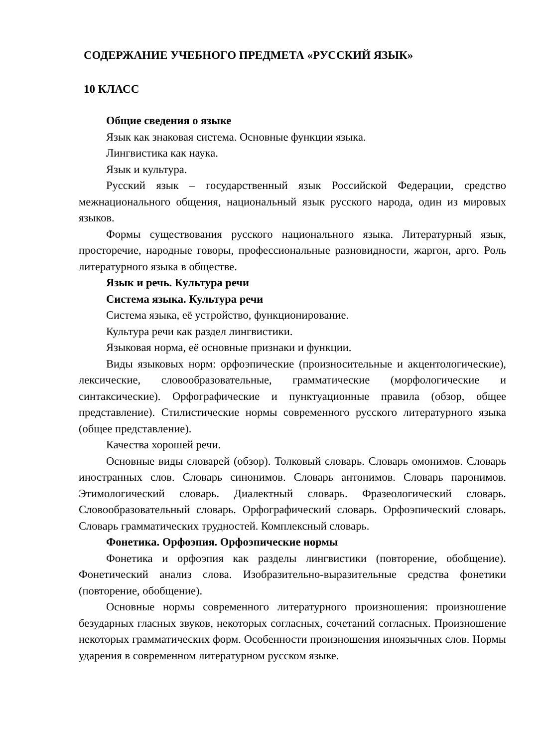СОДЕРЖАНИЕ УЧЕБНОГО ПРЕДМЕТА «РУССКИЙ ЯЗЫК»
10 КЛАСС
Общие сведения о языке
Язык как знаковая система. Основные функции языка.
Лингвистика как наука.
Язык и культура.
Русский язык – государственный язык Российской Федерации, средство межнационального общения, национальный язык русского народа, один из мировых языков.
Формы существования русского национального языка. Литературный язык, просторечие, народные говоры, профессиональные разновидности, жаргон, арго. Роль литературного языка в обществе.
Язык и речь. Культура речи
Система языка. Культура речи
Система языка, её устройство, функционирование.
Культура речи как раздел лингвистики.
Языковая норма, её основные признаки и функции.
Виды языковых норм: орфоэпические (произносительные и акцентологические), лексические, словообразовательные, грамматические (морфологические и синтаксические). Орфографические и пунктуационные правила (обзор, общее представление). Стилистические нормы современного русского литературного языка (общее представление).
Качества хорошей речи.
Основные виды словарей (обзор). Толковый словарь. Словарь омонимов. Словарь иностранных слов. Словарь синонимов. Словарь антонимов. Словарь паронимов. Этимологический словарь. Диалектный словарь. Фразеологический словарь. Словообразовательный словарь. Орфографический словарь. Орфоэпический словарь. Словарь грамматических трудностей. Комплексный словарь.
Фонетика. Орфоэпия. Орфоэпические нормы
Фонетика и орфоэпия как разделы лингвистики (повторение, обобщение). Фонетический анализ слова. Изобразительно-выразительные средства фонетики (повторение, обобщение).
Основные нормы современного литературного произношения: произношение безударных гласных звуков, некоторых согласных, сочетаний согласных. Произношение некоторых грамматических форм. Особенности произношения иноязычных слов. Нормы ударения в современном литературном русском языке.